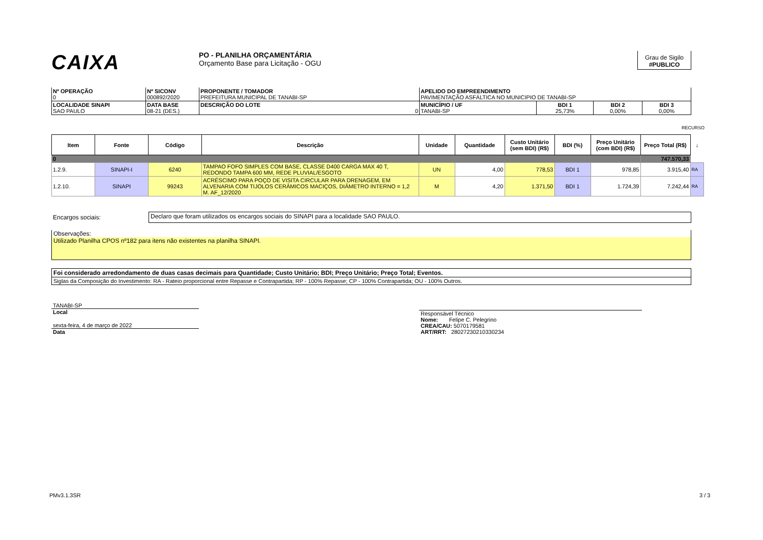CAIXA
PO - PLANILHA ORÇAMENTÁRIA
Orçamento Base para Licitação - OGU
Grau de Sigilo
#PUBLICO
| Nº OPERAÇÃO 0 | Nº SICONV 000892/2020 | PROPONENTE / TOMADOR PREFEITURA MUNICIPAL DE TANABI-SP | APELIDO DO EMPREENDIMENTO PAVIMENTAÇÃO ASFÁLTICA NO MUNICIPIO DE TANABI-SP | | | |
| LOCALIDADE SINAPI SAO PAULO | DATA BASE 08-21 (DES.) | DESCRIÇÃO DO LOTE 0 | MUNICÍPIO / UF TANABI-SP | BDI 1 25,73% | BDI 2 0,00% | BDI 3 0,00% |
RECURSO
| Item | Fonte | Código | Descrição | Unidade | Quantidade | Custo Unitário (sem BDI) (R$) | BDI (%) | Preço Unitário (com BDI) (R$) | Preço Total (R$) | ↓ |
| --- | --- | --- | --- | --- | --- | --- | --- | --- | --- | --- |
| 0 | | | | | | | | | 747.570,33 | |
| 1.2.9. | SINAPI-I | 6240 | TAMPAO FOFO SIMPLES COM BASE, CLASSE D400 CARGA MAX 40 T, REDONDO TAMPA 600 MM, REDE PLUVIAL/ESGOTO | UN | 4,00 | 778,53 | BDI 1 | 978,85 | 3.915,40 | RA |
| 1.2.10. | SINAPI | 99243 | ACRÉSCIMO PARA POÇO DE VISITA CIRCULAR PARA DRENAGEM, EM ALVENARIA COM TIJOLOS CERÂMICOS MACIÇOS, DIÂMETRO INTERNO = 1,2 M. AF_12/2020 | M | 4,20 | 1.371,50 | BDI 1 | 1.724,39 | 7.242,44 | RA |
Encargos sociais:
Declaro que foram utilizados os encargos sociais do SINAPI para a localidade SAO PAULO.
Observações:
Utilizado Planilha CPOS nº182 para itens não existentes na planilha SINAPI.
Foi considerado arredondamento de duas casas decimais para Quantidade; Custo Unitário; BDI; Preço Unitário; Preço Total; Eventos.
Siglas da Composição do Investimento: RA - Rateio proporcional entre Repasse e Contrapartida; RP - 100% Repasse; CP - 100% Contrapartida; OU - 100% Outros.
TANABI-SP
Local
sexta-feira, 4 de março de 2022
Data
Responsável Técnico
Nome: Felipe C. Pelegrino
CREA/CAU: 5070179581
ART/RRT: 28027230210330234
PMv3.1.3SR 3 / 3